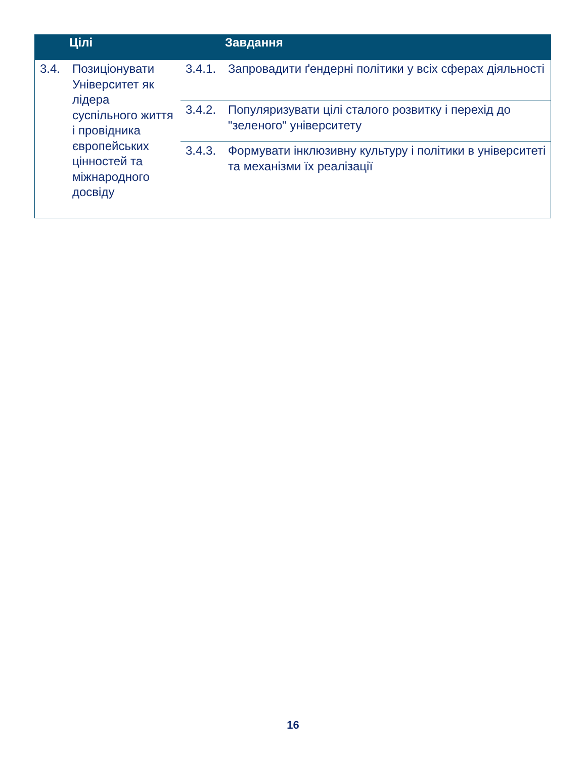| | Цілі | | Завдання |
| --- | --- | --- | --- |
| 3.4. | Позиціонувати Університет як лідера суспільного життя і провідника європейських цінностей та міжнародного досвіду | 3.4.1. | Запровадити ґендерні політики у всіх сферах діяльності |
| | | 3.4.2. | Популяризувати цілі сталого розвитку і перехід до "зеленого" університету |
| | | 3.4.3. | Формувати інклюзивну культуру і політики в університеті та механізми їх реалізації |
16